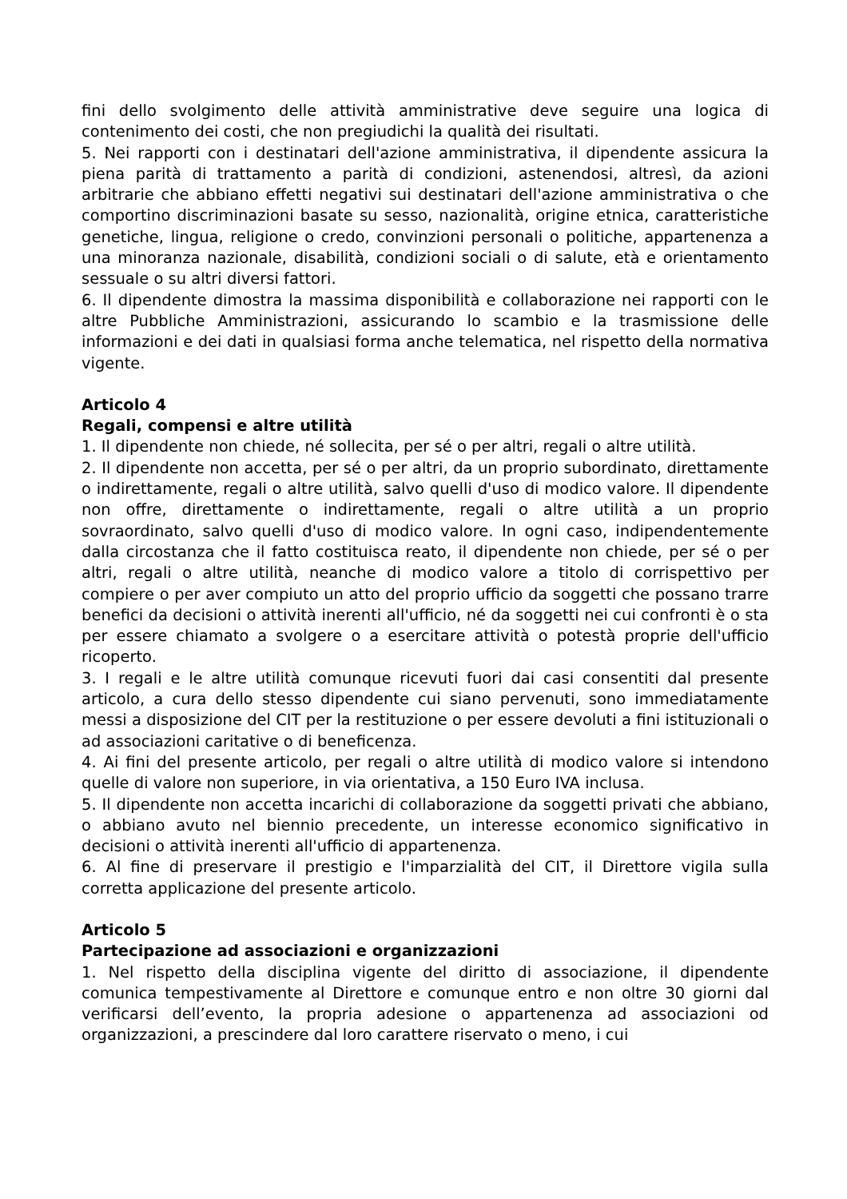fini dello svolgimento delle attività amministrative deve seguire una logica di contenimento dei costi, che non pregiudichi la qualità dei risultati.
5. Nei rapporti con i destinatari dell'azione amministrativa, il dipendente assicura la piena parità di trattamento a parità di condizioni, astenendosi, altresì, da azioni arbitrarie che abbiano effetti negativi sui destinatari dell'azione amministrativa o che comportino discriminazioni basate su sesso, nazionalità, origine etnica, caratteristiche genetiche, lingua, religione o credo, convinzioni personali o politiche, appartenenza a una minoranza nazionale, disabilità, condizioni sociali o di salute, età e orientamento sessuale o su altri diversi fattori.
6. Il dipendente dimostra la massima disponibilità e collaborazione nei rapporti con le altre Pubbliche Amministrazioni, assicurando lo scambio e la trasmissione delle informazioni e dei dati in qualsiasi forma anche telematica, nel rispetto della normativa vigente.
Articolo 4
Regali, compensi e altre utilità
1. Il dipendente non chiede, né sollecita, per sé o per altri, regali o altre utilità.
2. Il dipendente non accetta, per sé o per altri, da un proprio subordinato, direttamente o indirettamente, regali o altre utilità, salvo quelli d'uso di modico valore. Il dipendente non offre, direttamente o indirettamente, regali o altre utilità a un proprio sovraordinato, salvo quelli d'uso di modico valore. In ogni caso, indipendentemente dalla circostanza che il fatto costituisca reato, il dipendente non chiede, per sé o per altri, regali o altre utilità, neanche di modico valore a titolo di corrispettivo per compiere o per aver compiuto un atto del proprio ufficio da soggetti che possano trarre benefici da decisioni o attività inerenti all'ufficio, né da soggetti nei cui confronti è o sta per essere chiamato a svolgere o a esercitare attività o potestà proprie dell'ufficio ricoperto.
3. I regali e le altre utilità comunque ricevuti fuori dai casi consentiti dal presente articolo, a cura dello stesso dipendente cui siano pervenuti, sono immediatamente messi a disposizione del CIT per la restituzione o per essere devoluti a fini istituzionali o ad associazioni caritative o di beneficenza.
4. Ai fini del presente articolo, per regali o altre utilità di modico valore si intendono quelle di valore non superiore, in via orientativa, a 150 Euro IVA inclusa.
5. Il dipendente non accetta incarichi di collaborazione da soggetti privati che abbiano, o abbiano avuto nel biennio precedente, un interesse economico significativo in decisioni o attività inerenti all'ufficio di appartenenza.
6. Al fine di preservare il prestigio e l'imparzialità del CIT, il Direttore vigila sulla corretta applicazione del presente articolo.
Articolo 5
Partecipazione ad associazioni e organizzazioni
1. Nel rispetto della disciplina vigente del diritto di associazione, il dipendente comunica tempestivamente al Direttore e comunque entro e non oltre 30 giorni dal verificarsi dell’evento, la propria adesione o appartenenza ad associazioni od organizzazioni, a prescindere dal loro carattere riservato o meno, i cui